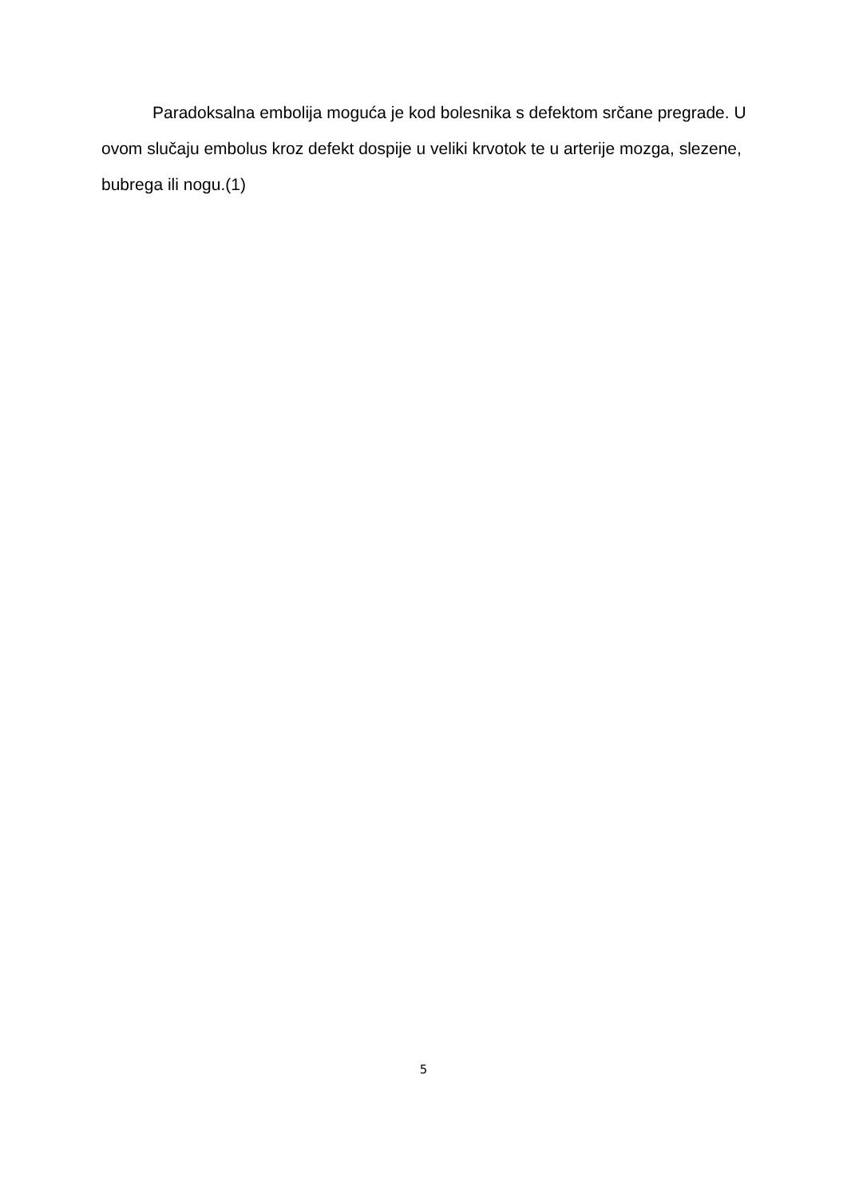Paradoksalna embolija moguća je kod bolesnika s defektom srčane pregrade. U ovom slučaju embolus kroz defekt dospije u veliki krvotok te u arterije mozga, slezene, bubrega ili nogu.(1)
5